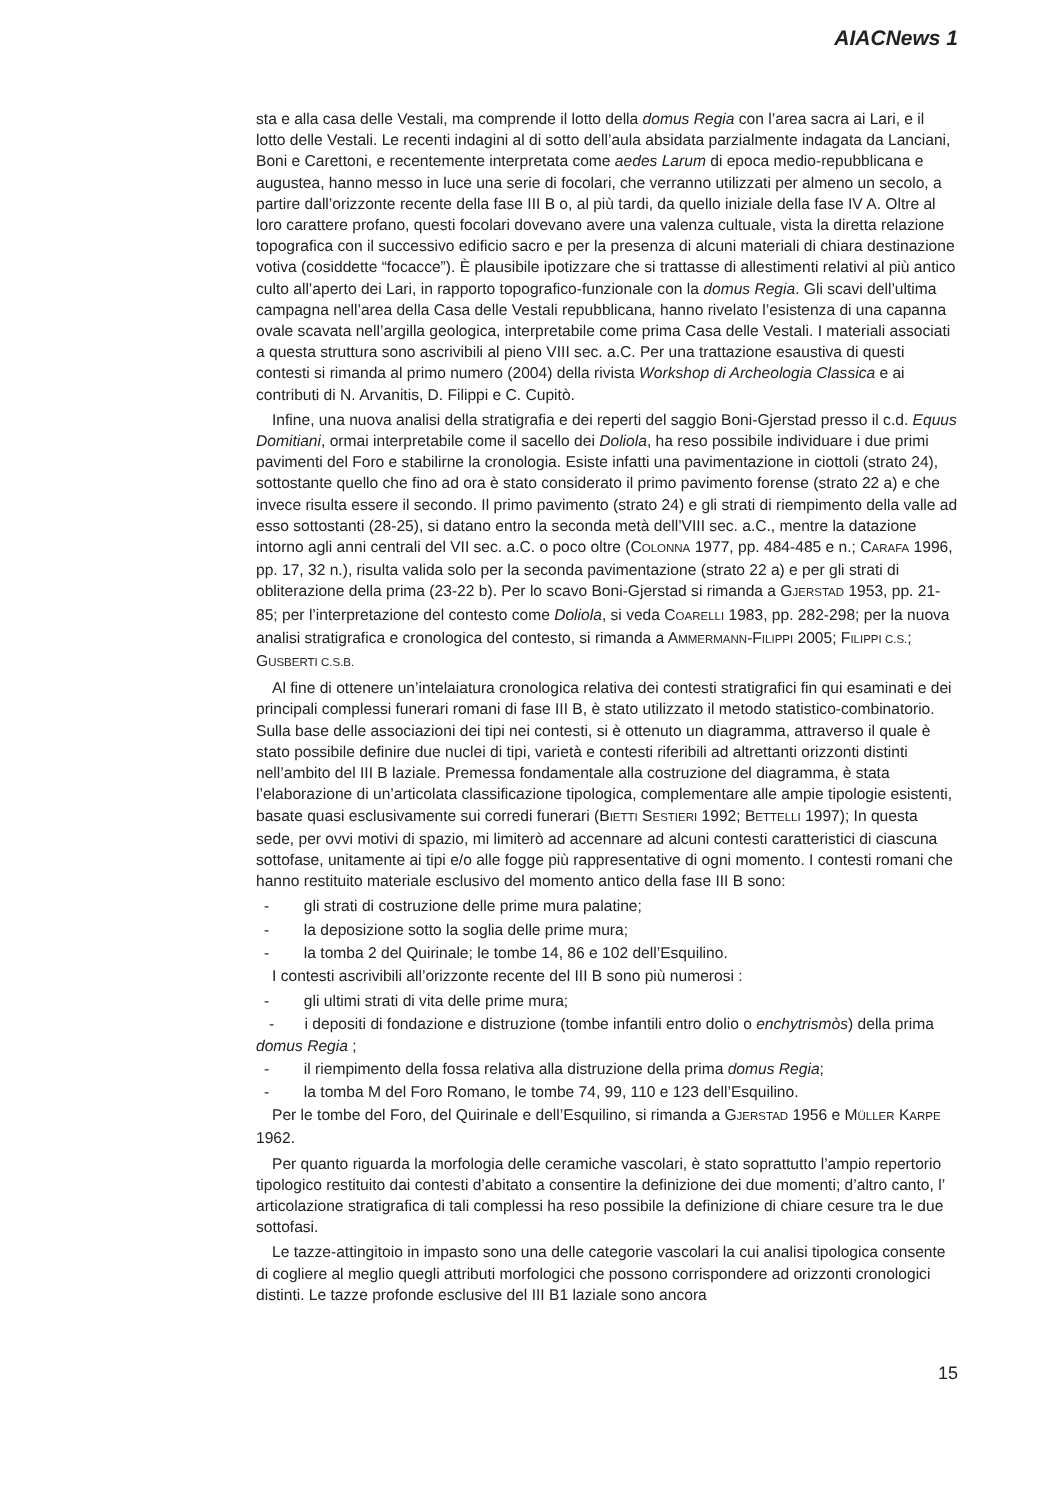AIACNews 1
sta e alla casa delle Vestali, ma comprende il lotto della domus Regia con l’area sacra ai Lari, e il lotto delle Vestali. Le recenti indagini al di sotto dell’aula absidata parzialmente indagata da Lanciani, Boni e Carettoni, e recentemente interpretata come aedes Larum di epoca medio-repubblicana e augustea, hanno messo in luce una serie di focolari, che verranno utilizzati per almeno un secolo, a partire dall’orizzonte recente della fase III B o, al più tardi, da quello iniziale della fase IV A. Oltre al loro carattere profano, questi focolari dovevano avere una valenza cultuale, vista la diretta relazione topografica con il successivo edificio sacro e per la presenza di alcuni materiali di chiara destinazione votiva (cosiddette “focacce”). È plausibile ipotizzare che si trattasse di allestimenti relativi al più antico culto all’aperto dei Lari, in rapporto topografico-funzionale con la domus Regia. Gli scavi dell’ultima campagna nell’area della Casa delle Vestali repubblicana, hanno rivelato l’esistenza di una capanna ovale scavata nell’argilla geologica, interpretabile come prima Casa delle Vestali. I materiali associati a questa struttura sono ascrivibili al pieno VIII sec. a.C. Per una trattazione esaustiva di questi contesti si rimanda al primo numero (2004) della rivista Workshop di Archeologia Classica e ai contributi di N. Arvanitis, D. Filippi e C. Cupitò.
Infine, una nuova analisi della stratigrafia e dei reperti del saggio Boni-Gjerstad presso il c.d. Equus Domitiani, ormai interpretabile come il sacello dei Doliola, ha reso possibile individuare i due primi pavimenti del Foro e stabilirne la cronologia. Esiste infatti una pavimentazione in ciottoli (strato 24), sottostante quello che fino ad ora è stato considerato il primo pavimento forense (strato 22 a) e che invece risulta essere il secondo. Il primo pavimento (strato 24) e gli strati di riempimento della valle ad esso sottostanti (28-25), si datano entro la seconda metà dell’VIII sec. a.C., mentre la datazione intorno agli anni centrali del VII sec. a.C. o poco oltre (COLONNA 1977, pp. 484-485 e n.; CARAFA 1996, pp. 17, 32 n.), risulta valida solo per la seconda pavimentazione (strato 22 a) e per gli strati di obliterazione della prima (23-22 b). Per lo scavo Boni-Gjerstad si rimanda a GJERSTAD 1953, pp. 21-85; per l’interpretazione del contesto come Doliola, si veda COARELLI 1983, pp. 282-298; per la nuova analisi stratigrafica e cronologica del contesto, si rimanda a AMMERMANN-FILIPPI 2005; FILIPPI C.S.; GUSBERTI C.S.B.
Al fine di ottenere un’intelaiatura cronologica relativa dei contesti stratigrafici fin qui esaminati e dei principali complessi funerari romani di fase III B, è stato utilizzato il metodo statistico-combinatorio. Sulla base delle associazioni dei tipi nei contesti, si è ottenuto un diagramma, attraverso il quale è stato possibile definire due nuclei di tipi, varietà e contesti riferibili ad altrettanti orizzonti distinti nell’ambito del III B laziale. Premessa fondamentale alla costruzione del diagramma, è stata l’elaborazione di un’articolata classificazione tipologica, complementare alle ampie tipologie esistenti, basate quasi esclusivamente sui corredi funerari (BIETTI SESTIERI 1992; BETTELLI 1997); In questa sede, per ovvi motivi di spazio, mi limiterò ad accennare ad alcuni contesti caratteristici di ciascuna sottofase, unitamente ai tipi e/o alle fogge più rappresentative di ogni momento. I contesti romani che hanno restituito materiale esclusivo del momento antico della fase III B sono:
- gli strati di costruzione delle prime mura palatine;
- la deposizione sotto la soglia delle prime mura;
- la tomba 2 del Quirinale; le tombe 14, 86 e 102 dell’Esquilino.
I contesti ascrivibili all’orizzonte recente del III B sono più numerosi :
- gli ultimi strati di vita delle prime mura;
- i depositi di fondazione e distruzione (tombe infantili entro dolio o enchytrismòs) della prima domus Regia ;
- il riempimento della fossa relativa alla distruzione della prima domus Regia;
- la tomba M del Foro Romano, le tombe 74, 99, 110 e 123 dell’Esquilino.
Per le tombe del Foro, del Quirinale e dell’Esquilino, si rimanda a GJERSTAD 1956 e MÜLLER KARPE 1962.
Per quanto riguarda la morfologia delle ceramiche vascolari, è stato soprattutto l’ampio repertorio tipologico restituito dai contesti d’abitato a consentire la definizione dei due momenti; d’altro canto, l’ articolazione stratigrafica di tali complessi ha reso possibile la definizione di chiare cesure tra le due sottofasi.
Le tazze-attingitoio in impasto sono una delle categorie vascolari la cui analisi tipologica consente di cogliere al meglio quegli attributi morfologici che possono corrispondere ad orizzonti cronologici distinti. Le tazze profonde esclusive del III B1 laziale sono ancora
15